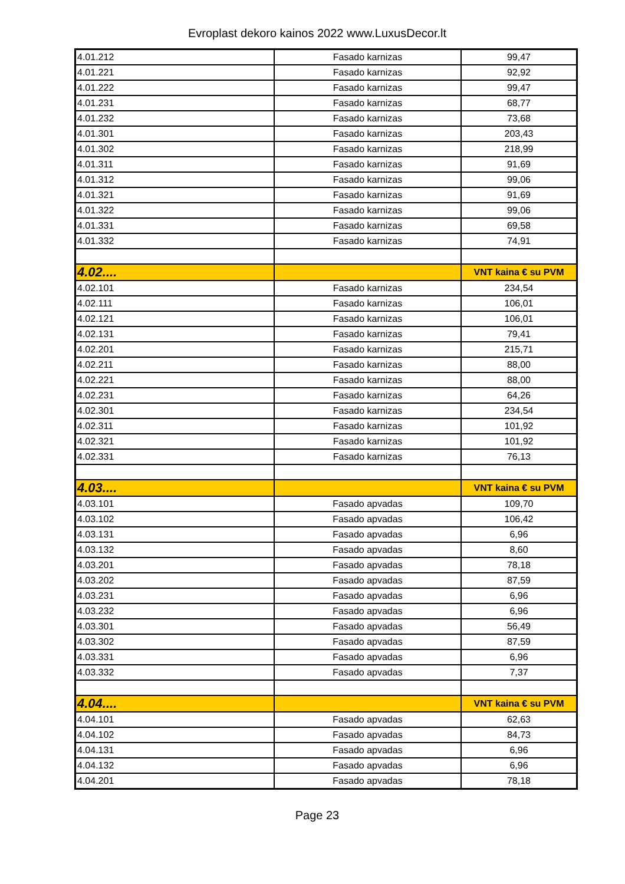Evroplast dekoro kainos 2022 www.LuxusDecor.lt
| 4.01.212 | Fasado karnizas | 99,47 |
| 4.01.221 | Fasado karnizas | 92,92 |
| 4.01.222 | Fasado karnizas | 99,47 |
| 4.01.231 | Fasado karnizas | 68,77 |
| 4.01.232 | Fasado karnizas | 73,68 |
| 4.01.301 | Fasado karnizas | 203,43 |
| 4.01.302 | Fasado karnizas | 218,99 |
| 4.01.311 | Fasado karnizas | 91,69 |
| 4.01.312 | Fasado karnizas | 99,06 |
| 4.01.321 | Fasado karnizas | 91,69 |
| 4.01.322 | Fasado karnizas | 99,06 |
| 4.01.331 | Fasado karnizas | 69,58 |
| 4.01.332 | Fasado karnizas | 74,91 |
| 4.02.... | | VNT kaina € su PVM |
| 4.02.101 | Fasado karnizas | 234,54 |
| 4.02.111 | Fasado karnizas | 106,01 |
| 4.02.121 | Fasado karnizas | 106,01 |
| 4.02.131 | Fasado karnizas | 79,41 |
| 4.02.201 | Fasado karnizas | 215,71 |
| 4.02.211 | Fasado karnizas | 88,00 |
| 4.02.221 | Fasado karnizas | 88,00 |
| 4.02.231 | Fasado karnizas | 64,26 |
| 4.02.301 | Fasado karnizas | 234,54 |
| 4.02.311 | Fasado karnizas | 101,92 |
| 4.02.321 | Fasado karnizas | 101,92 |
| 4.02.331 | Fasado karnizas | 76,13 |
| 4.03.... | | VNT kaina € su PVM |
| 4.03.101 | Fasado apvadas | 109,70 |
| 4.03.102 | Fasado apvadas | 106,42 |
| 4.03.131 | Fasado apvadas | 6,96 |
| 4.03.132 | Fasado apvadas | 8,60 |
| 4.03.201 | Fasado apvadas | 78,18 |
| 4.03.202 | Fasado apvadas | 87,59 |
| 4.03.231 | Fasado apvadas | 6,96 |
| 4.03.232 | Fasado apvadas | 6,96 |
| 4.03.301 | Fasado apvadas | 56,49 |
| 4.03.302 | Fasado apvadas | 87,59 |
| 4.03.331 | Fasado apvadas | 6,96 |
| 4.03.332 | Fasado apvadas | 7,37 |
| 4.04.... | | VNT kaina € su PVM |
| 4.04.101 | Fasado apvadas | 62,63 |
| 4.04.102 | Fasado apvadas | 84,73 |
| 4.04.131 | Fasado apvadas | 6,96 |
| 4.04.132 | Fasado apvadas | 6,96 |
| 4.04.201 | Fasado apvadas | 78,18 |
Page 23